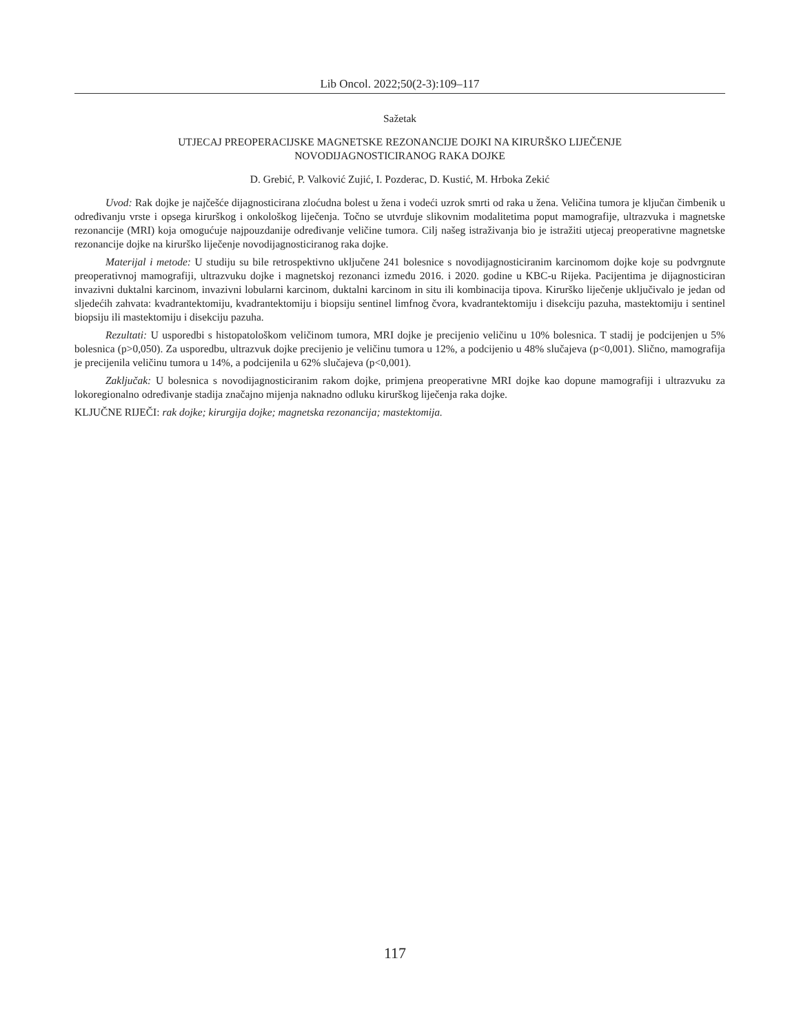Lib Oncol. 2022;50(2-3):109–117
Sažetak
UTJECAJ PREOPERACIJSKE MAGNETSKE REZONANCIJE DOJKI NA KIRURŠKO LIJEČENJE
NOVODIJAGNOSTICIRANOG RAKA DOJKE
D. Grebić, P. Valković Zujić, I. Pozderac, D. Kustić, M. Hrboka Zekić
Uvod: Rak dojke je najčešće dijagnosticirana zloćudna bolest u žena i vodeći uzrok smrti od raka u žena. Veličina tumora je ključan čimbenik u određivanju vrste i opsega kirurškog i onkološkog liječenja. Točno se utvrđuje slikovnim modalitetima poput mamografije, ultrazvuka i magnetske rezonancije (MRI) koja omogućuje najpouzdanije određivanje veličine tumora. Cilj našeg istraživanja bio je istražiti utjecaj preoperativne magnetske rezonancije dojke na kirurško liječenje novodijagnosticiranog raka dojke.
Materijal i metode: U studiju su bile retrospektivno uključene 241 bolesnice s novodijagnosticiranim karcinomom dojke koje su podvrgnute preoperativnoj mamografiji, ultrazvuku dojke i magnetskoj rezonanci između 2016. i 2020. godine u KBC-u Rijeka. Pacijentima je dijagnosticiran invazivni duktalni karcinom, invazivni lobularni karcinom, duktalni karcinom in situ ili kombinacija tipova. Kirurško liječenje uključivalo je jedan od sljedećih zahvata: kvadrantektomiju, kvadrantektomiju i biopsiju sentinel limfnog čvora, kvadrantektomiju i disekciju pazuha, mastektomiju i sentinel biopsiju ili mastektomiju i disekciju pazuha.
Rezultati: U usporedbi s histopatološkom veličinom tumora, MRI dojke je precijenio veličinu u 10% bolesnica. T stadij je podcijenjen u 5% bolesnica (p>0,050). Za usporedbu, ultrazvuk dojke precijenio je veličinu tumora u 12%, a podcijenio u 48% slučajeva (p<0,001). Slično, mamografija je precijenila veličinu tumora u 14%, a podcijenila u 62% slučajeva (p<0,001).
Zaključak: U bolesnica s novodijagnosticiranim rakom dojke, primjena preoperativne MRI dojke kao dopune mamografiji i ultrazvuku za lokoregionalno određivanje stadija značajno mijenja naknadno odluku kirurškog liječenja raka dojke.
KLJUČNE RIJEČI: rak dojke; kirurgija dojke; magnetska rezonancija; mastektomija.
117